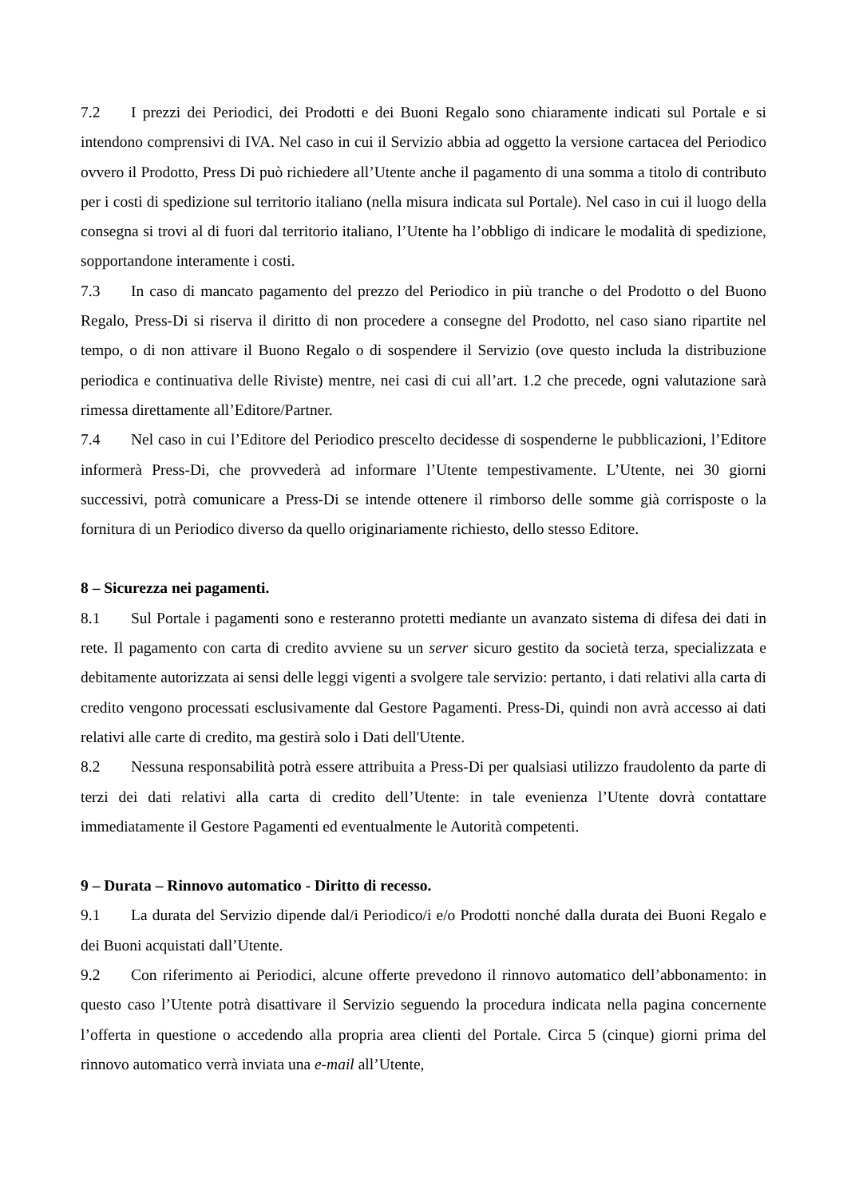7.2 I prezzi dei Periodici, dei Prodotti e dei Buoni Regalo sono chiaramente indicati sul Portale e si intendono comprensivi di IVA. Nel caso in cui il Servizio abbia ad oggetto la versione cartacea del Periodico ovvero il Prodotto, Press Di può richiedere all’Utente anche il pagamento di una somma a titolo di contributo per i costi di spedizione sul territorio italiano (nella misura indicata sul Portale). Nel caso in cui il luogo della consegna si trovi al di fuori dal territorio italiano, l’Utente ha l’obbligo di indicare le modalità di spedizione, sopportandone interamente i costi.
7.3 In caso di mancato pagamento del prezzo del Periodico in più tranche o del Prodotto o del Buono Regalo, Press-Di si riserva il diritto di non procedere a consegne del Prodotto, nel caso siano ripartite nel tempo, o di non attivare il Buono Regalo o di sospendere il Servizio (ove questo includa la distribuzione periodica e continuativa delle Riviste) mentre, nei casi di cui all’art. 1.2 che precede, ogni valutazione sarà rimessa direttamente all’Editore/Partner.
7.4 Nel caso in cui l’Editore del Periodico prescelto decidesse di sospenderne le pubblicazioni, l’Editore informerà Press-Di, che provvederà ad informare l’Utente tempestivamente. L’Utente, nei 30 giorni successivi, potrà comunicare a Press-Di se intende ottenere il rimborso delle somme già corrisposte o la fornitura di un Periodico diverso da quello originariamente richiesto, dello stesso Editore.
8 – Sicurezza nei pagamenti.
8.1 Sul Portale i pagamenti sono e resteranno protetti mediante un avanzato sistema di difesa dei dati in rete. Il pagamento con carta di credito avviene su un server sicuro gestito da società terza, specializzata e debitamente autorizzata ai sensi delle leggi vigenti a svolgere tale servizio: pertanto, i dati relativi alla carta di credito vengono processati esclusivamente dal Gestore Pagamenti. Press-Di, quindi non avrà accesso ai dati relativi alle carte di credito, ma gestirà solo i Dati dell'Utente.
8.2 Nessuna responsabilità potrà essere attribuita a Press-Di per qualsiasi utilizzo fraudolento da parte di terzi dei dati relativi alla carta di credito dell’Utente: in tale evenienza l’Utente dovrà contattare immediatamente il Gestore Pagamenti ed eventualmente le Autorità competenti.
9 – Durata – Rinnovo automatico - Diritto di recesso.
9.1 La durata del Servizio dipende dal/i Periodico/i e/o Prodotti nonché dalla durata dei Buoni Regalo e dei Buoni acquistati dall’Utente.
9.2 Con riferimento ai Periodici, alcune offerte prevedono il rinnovo automatico dell’abbonamento: in questo caso l’Utente potrà disattivare il Servizio seguendo la procedura indicata nella pagina concernente l’offerta in questione o accedendo alla propria area clienti del Portale. Circa 5 (cinque) giorni prima del rinnovo automatico verrà inviata una e-mail all’Utente,